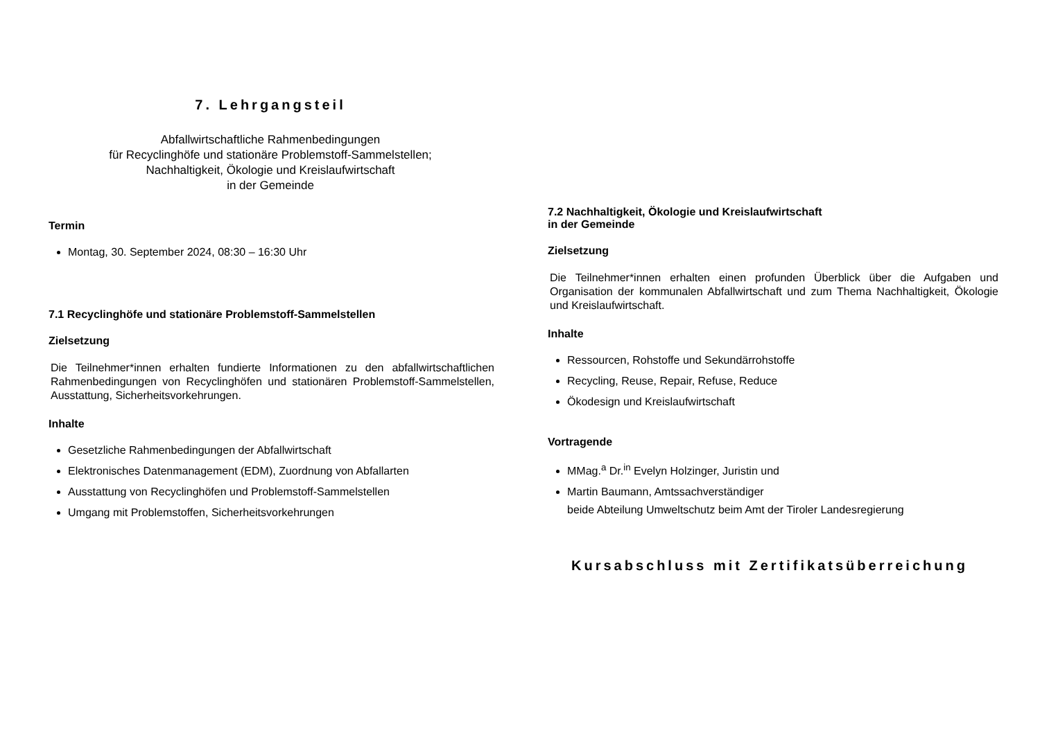7. Lehrgangsteil
Abfallwirtschaftliche Rahmenbedingungen
für Recyclinghöfe und stationäre Problemstoff-Sammelstellen;
Nachhaltigkeit, Ökologie und Kreislaufwirtschaft
in der Gemeinde
Termin
Montag, 30. September 2024, 08:30 – 16:30 Uhr
7.1 Recyclinghöfe und stationäre Problemstoff-Sammelstellen
Zielsetzung
Die Teilnehmer*innen erhalten fundierte Informationen zu den abfallwirtschaftlichen Rahmenbedingungen von Recyclinghöfen und stationären Problemstoff-Sammelstellen, Ausstattung, Sicherheitsvorkehrungen.
Inhalte
Gesetzliche Rahmenbedingungen der Abfallwirtschaft
Elektronisches Datenmanagement (EDM), Zuordnung von Abfallarten
Ausstattung von Recyclinghöfen und Problemstoff-Sammelstellen
Umgang mit Problemstoffen, Sicherheitsvorkehrungen
7.2 Nachhaltigkeit, Ökologie und Kreislaufwirtschaft
in der Gemeinde
Zielsetzung
Die Teilnehmer*innen erhalten einen profunden Überblick über die Aufgaben und Organisation der kommunalen Abfallwirtschaft und zum Thema Nachhaltigkeit, Ökologie und Kreislaufwirtschaft.
Inhalte
Ressourcen, Rohstoffe und Sekundärrohstoffe
Recycling, Reuse, Repair, Refuse, Reduce
Ökodesign und Kreislaufwirtschaft
Vortragende
MMag.<sup>a</sup> Dr.<sup>in</sup> Evelyn Holzinger, Juristin und
Martin Baumann, Amtssachverständiger
beide Abteilung Umweltschutz beim Amt der Tiroler Landesregierung
Kursabschluss mit Zertifikatsüberreichung